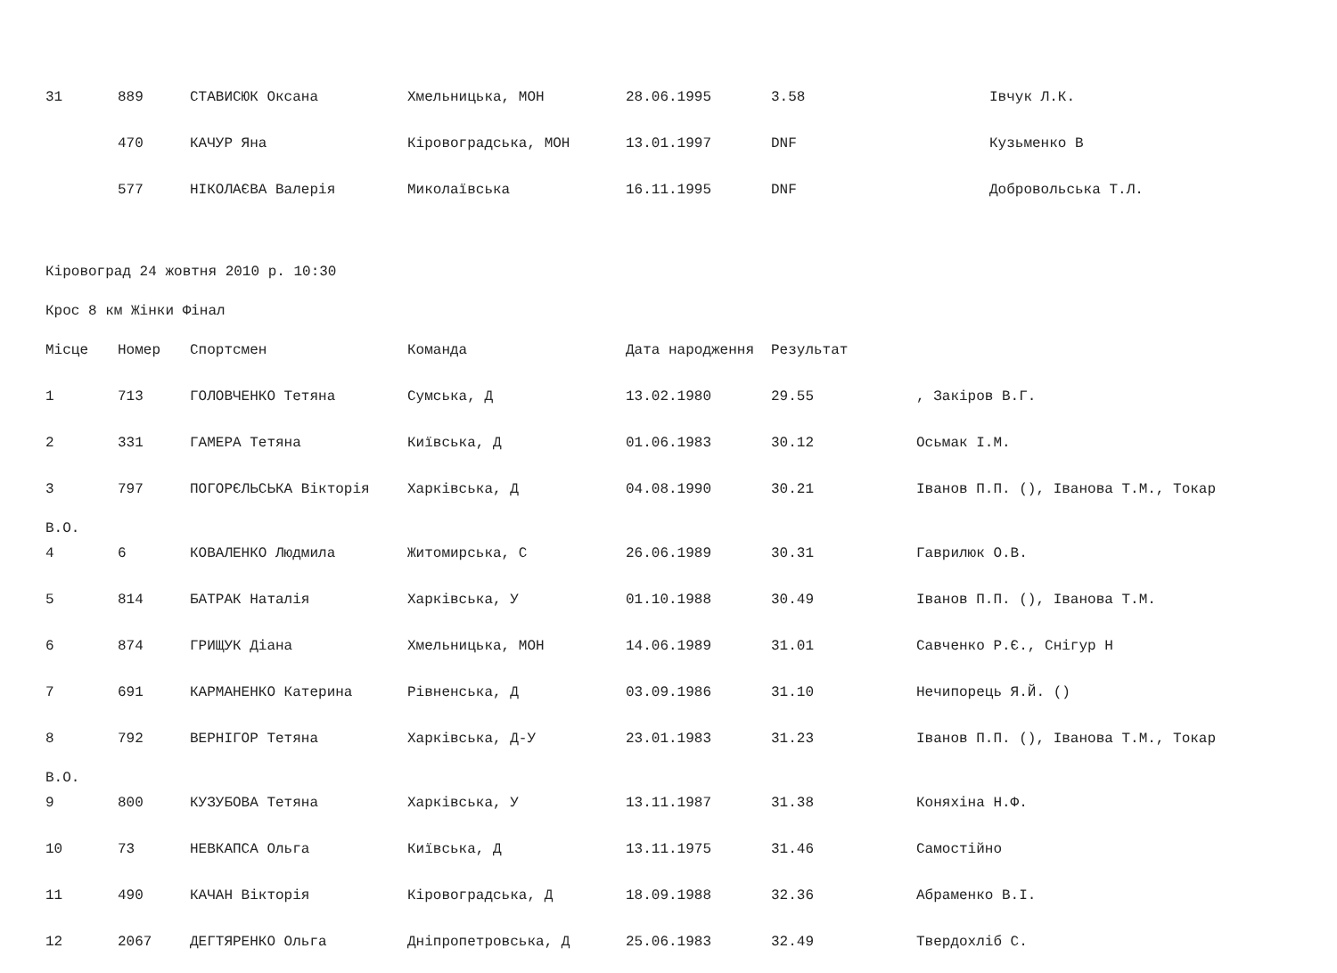| 31 | 889 | СТАВИСЮК Оксана | Хмельницька, МОН | 28.06.1995 | 3.58 | Івчук Л.К. |
| | 470 | КАЧУР Яна | Кіровоградська, МОН | 13.01.1997 | DNF | Кузьменко В |
| | 577 | НІКОЛАЄВА Валерія | Миколаївська | 16.11.1995 | DNF | Добровольська Т.Л. |
Кіровоград 24 жовтня 2010 р. 10:30
Крос 8 км Жінки Фінал
| Місце | Номер | Спортсмен | Команда | Дата народження | Результат | |
| --- | --- | --- | --- | --- | --- | --- |
| 1 | 713 | ГОЛОВЧЕНКО Тетяна | Сумська, Д | 13.02.1980 | 29.55 | , Закіров В.Г. |
| 2 | 331 | ГАМЕРА Тетяна | Київська, Д | 01.06.1983 | 30.12 | Осьмак І.М. |
| 3 | 797 | ПОГОРЄЛЬСЬКА Вікторія | Харківська, Д | 04.08.1990 | 30.21 | Іванов П.П. (), Іванова Т.М., Токар |
| В.О. | | | | | | |
| 4 | 6 | КОВАЛЕНКО Людмила | Житомирська, С | 26.06.1989 | 30.31 | Гаврилюк О.В. |
| 5 | 814 | БАТРАК Наталія | Харківська, У | 01.10.1988 | 30.49 | Іванов П.П. (), Іванова Т.М. |
| 6 | 874 | ГРИЩУК Діана | Хмельницька, МОН | 14.06.1989 | 31.01 | Савченко Р.Є., Снігур Н |
| 7 | 691 | КАРМАНЕНКО Катерина | Рівненська, Д | 03.09.1986 | 31.10 | Нечипорець Я.Й. () |
| 8 | 792 | ВЕРНІГОР Тетяна | Харківська, Д-У | 23.01.1983 | 31.23 | Іванов П.П. (), Іванова Т.М., Токар |
| В.О. | | | | | | |
| 9 | 800 | КУЗУБОВА Тетяна | Харківська, У | 13.11.1987 | 31.38 | Коняхіна Н.Ф. |
| 10 | 73 | НЕВКАПСА Ольга | Київська, Д | 13.11.1975 | 31.46 | Самостійно |
| 11 | 490 | КАЧАН Вікторія | Кіровоградська, Д | 18.09.1988 | 32.36 | Абраменко В.І. |
| 12 | 2067 | ДЕГТЯРЕНКО Ольга | Дніпропетровська, Д | 25.06.1983 | 32.49 | Твердохліб С. |